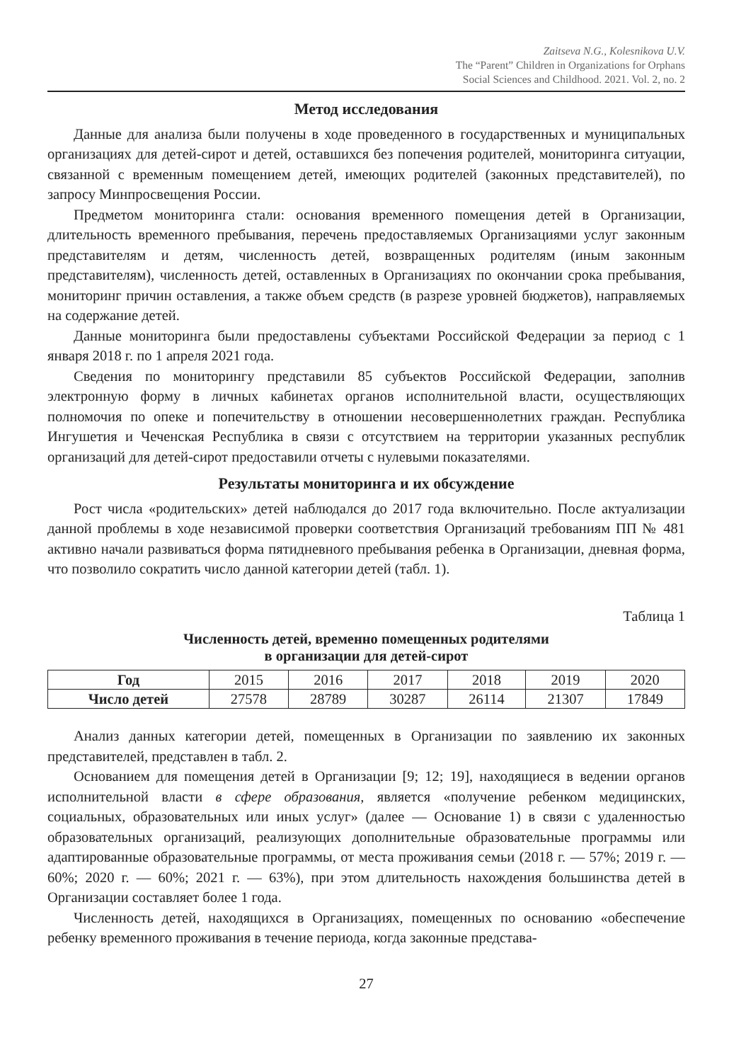Zaitseva N.G., Kolesnikova U.V.
The “Parent” Children in Organizations for Orphans
Social Sciences and Childhood. 2021. Vol. 2, no. 2
Метод исследования
Данные для анализа были получены в ходе проведенного в государственных и муниципальных организациях для детей-сирот и детей, оставшихся без попечения родителей, мониторинга ситуации, связанной с временным помещением детей, имеющих родителей (законных представителей), по запросу Минпросвещения России.
Предметом мониторинга стали: основания временного помещения детей в Организации, длительность временного пребывания, перечень предоставляемых Организациями услуг законным представителям и детям, численность детей, возвращенных родителям (иным законным представителям), численность детей, оставленных в Организациях по окончании срока пребывания, мониторинг причин оставления, а также объем средств (в разрезе уровней бюджетов), направляемых на содержание детей.
Данные мониторинга были предоставлены субъектами Российской Федерации за период с 1 января 2018 г. по 1 апреля 2021 года.
Сведения по мониторингу представили 85 субъектов Российской Федерации, заполнив электронную форму в личных кабинетах органов исполнительной власти, осуществляющих полномочия по опеке и попечительству в отношении несовершеннолетних граждан. Республика Ингушетия и Чеченская Республика в связи с отсутствием на территории указанных республик организаций для детей-сирот предоставили отчеты с нулевыми показателями.
Результаты мониторинга и их обсуждение
Рост числа «родительских» детей наблюдался до 2017 года включительно. После актуализации данной проблемы в ходе независимой проверки соответствия Организаций требованиям ПП № 481 активно начали развиваться форма пятидневного пребывания ребенка в Организации, дневная форма, что позволило сократить число данной категории детей (табл. 1).
Таблица 1
Численность детей, временно помещенных родителями
в организации для детей-сирот
| Год | 2015 | 2016 | 2017 | 2018 | 2019 | 2020 |
| Число детей | 27578 | 28789 | 30287 | 26114 | 21307 | 17849 |
Анализ данных категории детей, помещенных в Организации по заявлению их законных представителей, представлен в табл. 2.
Основанием для помещения детей в Организации [9; 12; 19], находящиеся в ведении органов исполнительной власти в сфере образования, является «получение ребенком медицинских, социальных, образовательных или иных услуг» (далее — Основание 1) в связи с удаленностью образовательных организаций, реализующих дополнительные образовательные программы или адаптированные образовательные программы, от места проживания семьи (2018 г. — 57%; 2019 г. — 60%; 2020 г. — 60%; 2021 г. — 63%), при этом длительность нахождения большинства детей в Организации составляет более 1 года.
Численность детей, находящихся в Организациях, помещенных по основанию «обеспечение ребенку временного проживания в течение периода, когда законные представа-
27